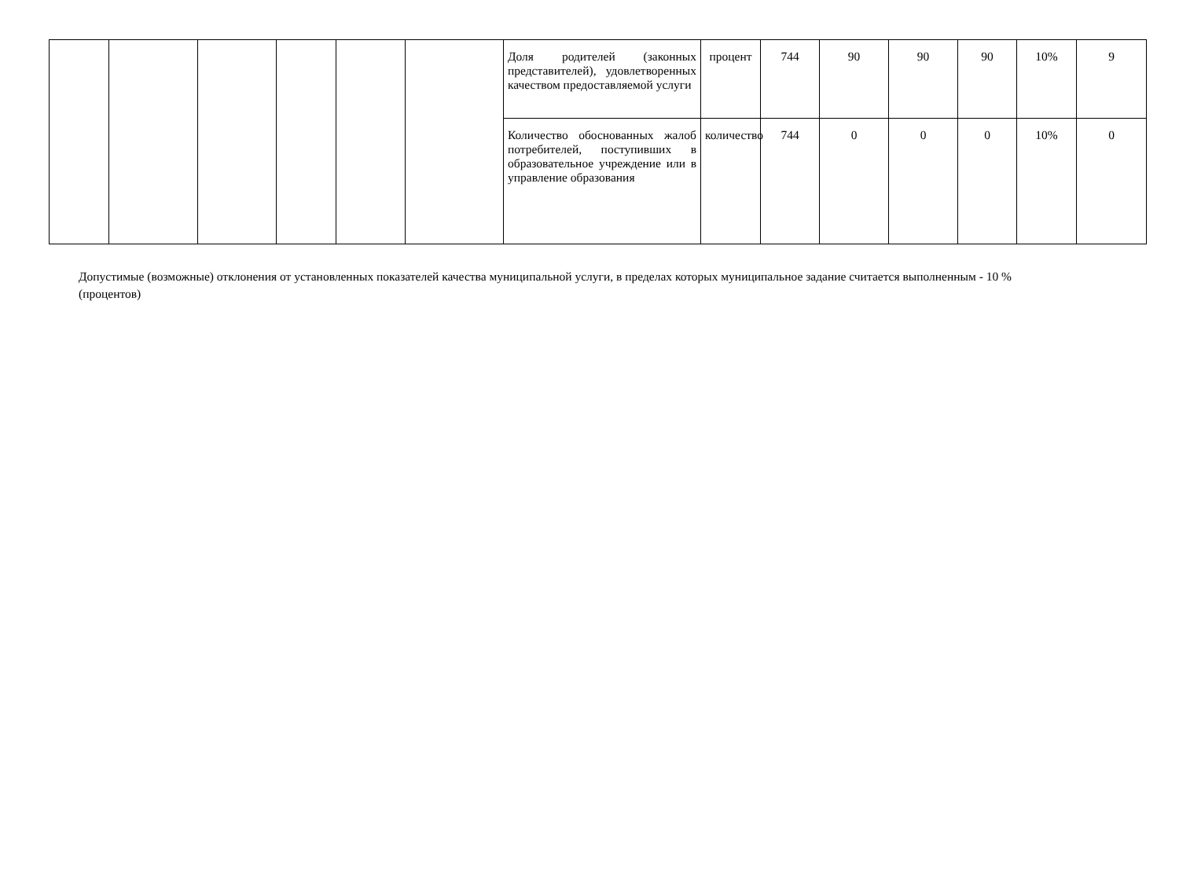| | | | | | | Доля родителей (законных представителей), удовлетворенных качеством предоставляемой услуги | процент | 744 | 90 | 90 | 90 | 10% | 9 |
| | | | | | | Количество обоснованных жалоб потребителей, поступивших в образовательное учреждение или в управление образования | количество | 744 | 0 | 0 | 0 | 10% | 0 |
Допустимые (возможные) отклонения от установленных показателей качества муниципальной услуги, в пределах которых муниципальное задание считается выполненным - 10 % (процентов)